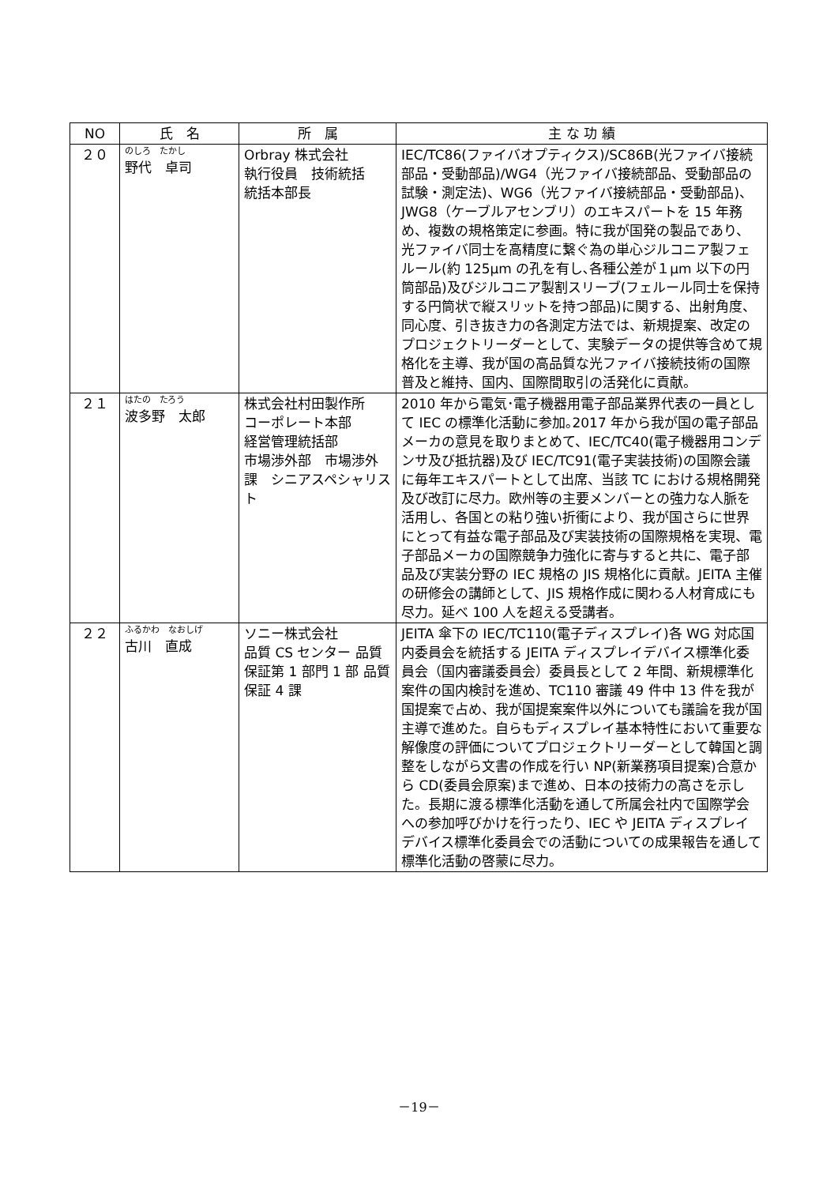| NO | 氏 名 | 所 属 | 主 な 功 績 |
| --- | --- | --- | --- |
| ２０ | のしろ たかし 野代 卓司 | Orbray 株式会社 執行役員 技術統括 統括本部長 | IEC/TC86(ファイバオプティクス)/SC86B(光ファイバ接続部品・受動部品)/WG4（光ファイバ接続部品、受動部品の試験・測定法)、WG6（光ファイバ接続部品・受動部品)、JWG8（ケーブルアセンブリ）のエキスパートを 15 年務め、複数の規格策定に参画。特に我が国発の製品であり、光ファイバ同士を高精度に繋ぐ為の単心ジルコニア製フェルール(約 125μm の孔を有し､各種公差が１μm 以下の円筒部品)及びジルコニア製割スリーブ(フェルール同士を保持する円筒状で縦スリットを持つ部品)に関する、出射角度、同心度、引き抜き力の各測定方法では、新規提案、改定のプロジェクトリーダーとして、実験データの提供等含めて規格化を主導、我が国の高品質な光ファイバ接続技術の国際普及と維持、国内、国際間取引の活発化に貢献。 |
| ２１ | はたの たろう 波多野 太郎 | 株式会社村田製作所 コーポレート本部 経営管理統括部 市場渉外部 市場渉外課 シニアスペシャリスト | 2010 年から電気･電子機器用電子部品業界代表の一員として IEC の標準化活動に参加｡2017 年から我が国の電子部品メーカの意見を取りまとめて、IEC/TC40(電子機器用コンデンサ及び抵抗器)及び IEC/TC91(電子実装技術)の国際会議に毎年エキスパートとして出席、当該 TC における規格開発及び改訂に尽力。欧州等の主要メンバーとの強力な人脈を活用し、各国との粘り強い折衝により、我が国さらに世界にとって有益な電子部品及び実装技術の国際規格を実現、電子部品メーカの国際競争力強化に寄与すると共に、電子部品及び実装分野の IEC 規格の JIS 規格化に貢献。JEITA 主催の研修会の講師として、JIS 規格作成に関わる人材育成にも尽力。延べ 100 人を超える受講者。 |
| ２２ | ふるかわ なおしげ 古川 直成 | ソニー株式会社 品質 CS センター 品質保証第 1 部門 1 部 品質保証 4 課 | JEITA 傘下の IEC/TC110(電子ディスプレイ)各 WG 対応国内委員会を統括する JEITA ディスプレイデバイス標準化委員会（国内審議委員会）委員長として 2 年間、新規標準化案件の国内検討を進め、TC110 審議 49 件中 13 件を我が国提案で占め、我が国提案案件以外についても議論を我が国主導で進めた。自らもディスプレイ基本特性において重要な解像度の評価についてプロジェクトリーダーとして韓国と調整をしながら文書の作成を行い NP(新業務項目提案)合意から CD(委員会原案)まで進め、日本の技術力の高さを示した。長期に渡る標準化活動を通して所属会社内で国際学会への参加呼びかけを行ったり、IEC や JEITA ディスプレイデバイス標準化委員会での活動についての成果報告を通して標準化活動の啓蒙に尽力。 |
－19－